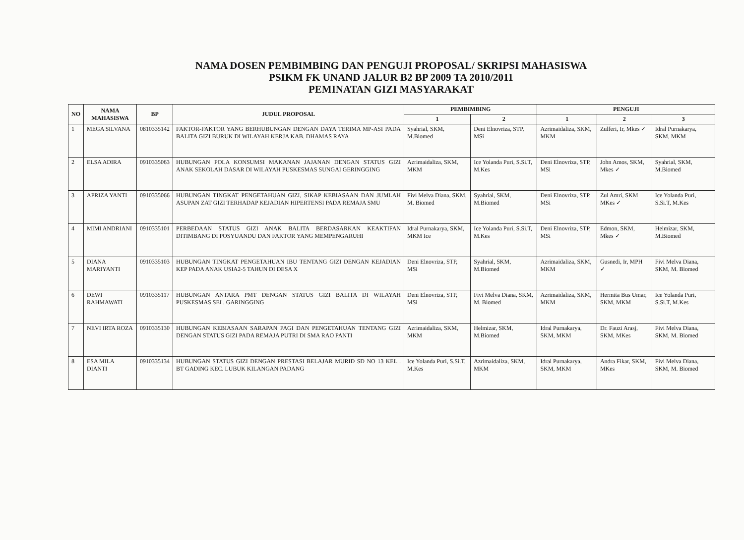NAMA DOSEN PEMBIMBING DAN PENGUJI PROPOSAL/ SKRIPSI MAHASISWA
PSIKM FK UNAND JALUR B2 BP 2009 TA 2010/2011
PEMINATAN GIZI MASYARAKAT
| NO | NAMA MAHASISWA | BP | JUDUL PROPOSAL | PEMBIMBING | | PENGUJI | | |
| --- | --- | --- | --- | --- | --- | --- | --- | --- |
| | | | | 1 | 2 | 1 | 2 | 3 |
| 1 | MEGA SILVANA | 0810335142 | FAKTOR-FAKTOR YANG BERHUBUNGAN DENGAN DAYA TERIMA MP-ASI PADA BALITA GIZI BURUK DI WILAYAH KERJA KAB. DHAMAS RAYA | Syahrial, SKM, M.Biomed | Deni Elnovriza, STP, MSi | Azrimaidaliza, SKM, MKM | Zulferi, Ir, Mkes ✓ | Idral Purnakarya, SKM, MKM |
| 2 | ELSA ADIRA | 0910335063 | HUBUNGAN POLA KONSUMSI MAKANAN JAJANAN DENGAN STATUS GIZI ANAK SEKOLAH DASAR DI WILAYAH PUSKESMAS SUNGAI GERINGGING | Azrimaidaliza, SKM, MKM | Ice Yolanda Puri, S.Si.T, M.Kes | Deni Elnovriza, STP, MSi | John Amos, SKM, Mkes ✓ | Syahrial, SKM, M.Biomed |
| 3 | APRIZA YANTI | 0910335066 | HUBUNGAN TINGKAT PENGETAHUAN GIZI, SIKAP KEBIASAAN DAN JUMLAH ASUPAN ZAT GIZI TERHADAP KEJADIAN HIPERTENSI PADA REMAJA SMU | Fivi Melva Diana, SKM, M. Biomed | Syahrial, SKM, M.Biomed | Deni Elnovriza, STP, MSi | Zul Amri, SKM MKes ✓ | Ice Yolanda Puri, S.Si.T, M.Kes |
| 4 | MIMI ANDRIANI | 0910335101 | PERBEDAAN STATUS GIZI ANAK BALITA BERDASARKAN KEAKTIFAN DITIMBANG DI POSYUANDU DAN FAKTOR YANG MEMPENGARUHI | Idral Purnakarya, SKM, MKM Ice | Ice Yolanda Puri, S.Si.T, M.Kes | Deni Elnovriza, STP, MSi | Edmon, SKM, Mkes ✓ | Helmizar, SKM, M.Biomed |
| 5 | DIANA MARIYANTI | 0910335103 | HUBUNGAN TINGKAT PENGETAHUAN IBU TENTANG GIZI DENGAN KEJADIAN KEP PADA ANAK USIA2-5 TAHUN DI DESA X | Deni Elnovriza, STP, MSi | Syahrial, SKM, M.Biomed | Azrimaidaliza, SKM, MKM | Gusnedi, Ir, MPH ✓ | Fivi Melva Diana, SKM, M. Biomed |
| 6 | DEWI RAHMAWATI | 0910335117 | HUBUNGAN ANTARA PMT DENGAN STATUS GIZI BALITA DI WILAYAH PUSKESMAS SEI . GARINGGING | Deni Elnovriza, STP, MSi | Fivi Melva Diana, SKM, M. Biomed | Azrimaidaliza, SKM, MKM | Hermita Bus Umar, SKM, MKM | Ice Yolanda Puri, S.Si.T, M.Kes |
| 7 | NEVI IRTA ROZA | 0910335130 | HUBUNGAN KEBIASAAN SARAPAN PAGI DAN PENGETAHUAN TENTANG GIZI DENGAN STATUS GIZI PADA REMAJA PUTRI DI SMA RAO PANTI | Azrimaidaliza, SKM, MKM | Helmizar, SKM, M.Biomed | Idral Purnakarya, SKM, MKM | Dr. Fauzi Arasj, SKM, MKes | Fivi Melva Diana, SKM, M. Biomed |
| 8 | ESA MILA DIANTI | 0910335134 | HUBUNGAN STATUS GIZI DENGAN PRESTASI BELAJAR MURID SD NO 13 KEL . BT GADING KEC. LUBUK KILANGAN PADANG | Ice Yolanda Puri, S.Si.T, M.Kes | Azrimaidaliza, SKM, MKM | Idral Purnakarya, SKM, MKM | Andra Fikar, SKM, MKes | Fivi Melva Diana, SKM, M. Biomed |